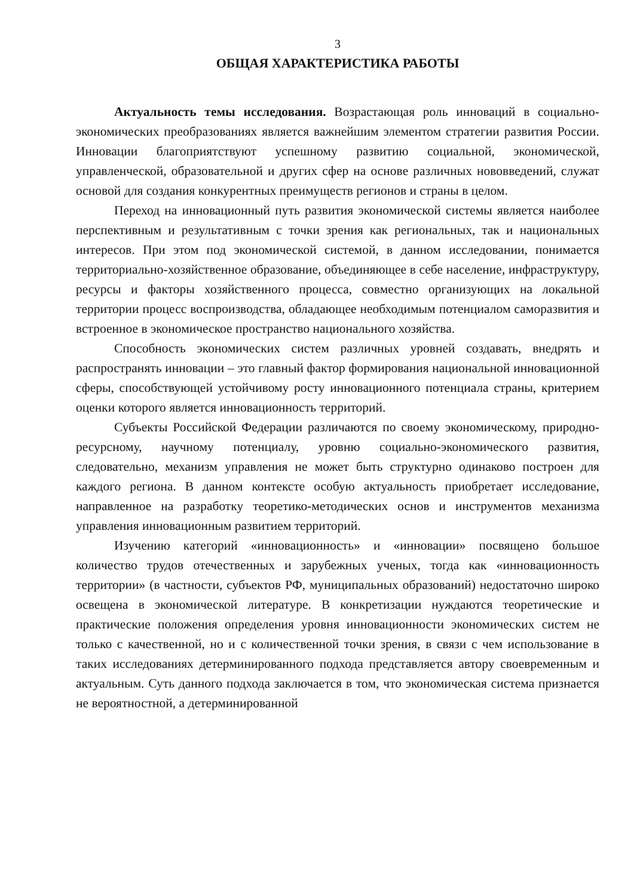3
ОБЩАЯ ХАРАКТЕРИСТИКА РАБОТЫ
Актуальность темы исследования. Возрастающая роль инноваций в социально-экономических преобразованиях является важнейшим элементом стратегии развития России. Инновации благоприятствуют успешному развитию социальной, экономической, управленческой, образовательной и других сфер на основе различных нововведений, служат основой для создания конкурентных преимуществ регионов и страны в целом.
Переход на инновационный путь развития экономической системы является наиболее перспективным и результативным с точки зрения как региональных, так и национальных интересов. При этом под экономической системой, в данном исследовании, понимается территориально-хозяйственное образование, объединяющее в себе население, инфраструктуру, ресурсы и факторы хозяйственного процесса, совместно организующих на локальной территории процесс воспроизводства, обладающее необходимым потенциалом саморазвития и встроенное в экономическое пространство национального хозяйства.
Способность экономических систем различных уровней создавать, внедрять и распространять инновации – это главный фактор формирования национальной инновационной сферы, способствующей устойчивому росту инновационного потенциала страны, критерием оценки которого является инновационность территорий.
Субъекты Российской Федерации различаются по своему экономическому, природно-ресурсному, научному потенциалу, уровню социально-экономического развития, следовательно, механизм управления не может быть структурно одинаково построен для каждого региона. В данном контексте особую актуальность приобретает исследование, направленное на разработку теоретико-методических основ и инструментов механизма управления инновационным развитием территорий.
Изучению категорий «инновационность» и «инновации» посвящено большое количество трудов отечественных и зарубежных ученых, тогда как «инновационность территории» (в частности, субъектов РФ, муниципальных образований) недостаточно широко освещена в экономической литературе. В конкретизации нуждаются теоретические и практические положения определения уровня инновационности экономических систем не только с качественной, но и с количественной точки зрения, в связи с чем использование в таких исследованиях детерминированного подхода представляется автору своевременным и актуальным. Суть данного подхода заключается в том, что экономическая система признается не вероятностной, а детерминированной